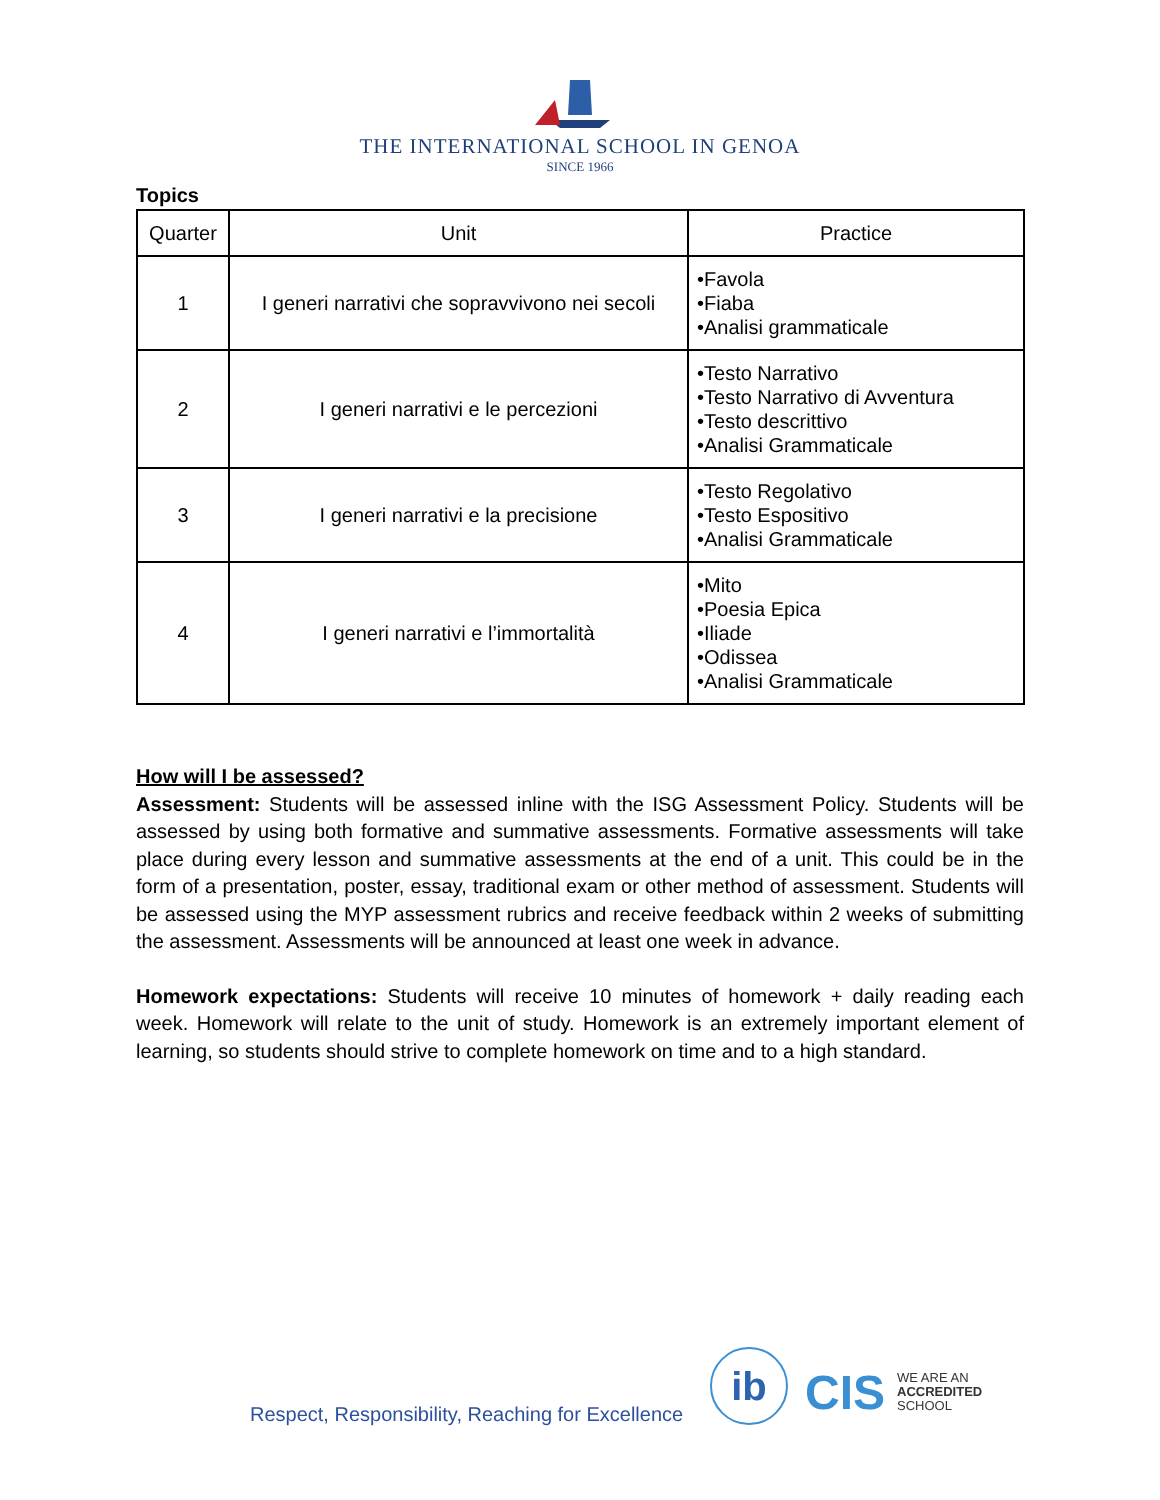THE INTERNATIONAL SCHOOL IN GENOA
SINCE 1966
Topics
| Quarter | Unit | Practice |
| --- | --- | --- |
| 1 | I generi narrativi che sopravvivono nei secoli | •Favola •Fiaba •Analisi grammaticale |
| 2 | I generi narrativi e le percezioni | •Testo Narrativo •Testo Narrativo di Avventura •Testo descrittivo •Analisi Grammaticale |
| 3 | I generi narrativi e la precisione | •Testo Regolativo •Testo Espositivo •Analisi Grammaticale |
| 4 | I generi narrativi e l’immortalità | •Mito •Poesia Epica •Iliade •Odissea •Analisi Grammaticale |
How will I be assessed?
Assessment: Students will be assessed inline with the ISG Assessment Policy. Students will be assessed by using both formative and summative assessments. Formative assessments will take place during every lesson and summative assessments at the end of a unit. This could be in the form of a presentation, poster, essay, traditional exam or other method of assessment. Students will be assessed using the MYP assessment rubrics and receive feedback within 2 weeks of submitting the assessment. Assessments will be announced at least one week in advance.
Homework expectations: Students will receive 10 minutes of homework + daily reading each week. Homework will relate to the unit of study. Homework is an extremely important element of learning, so students should strive to complete homework on time and to a high standard.
Respect, Responsibility, Reaching for Excellence
ib CIS
WE ARE AN
ACCREDITED
SCHOOL